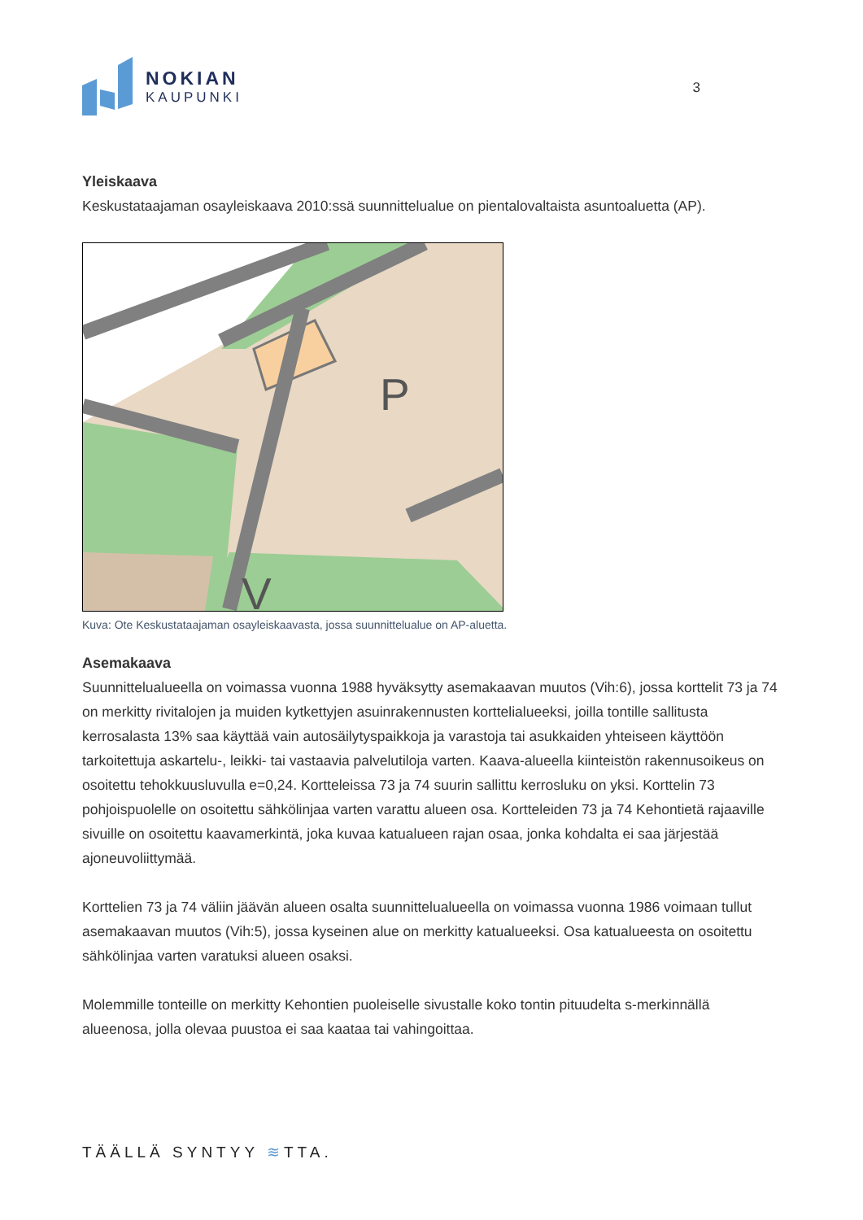NOKIAN
KAUPUNKI
3
Yleiskaava
Keskustataajaman osayleiskaava 2010:ssä suunnittelualue on pientalovaltaista asuntoaluetta (AP).
P
V
Kuva: Ote Keskustataajaman osayleiskaavasta, jossa suunnittelualue on AP-aluetta.
Asemakaava
Suunnittelualueella on voimassa vuonna 1988 hyväksytty asemakaavan muutos (Vih:6), jossa korttelit 73 ja 74 on merkitty rivitalojen ja muiden kytkettyjen asuinrakennusten korttelialueeksi, joilla tontille sallitusta kerrosalasta 13% saa käyttää vain autosäilytyspaikkoja ja varastoja tai asukkaiden yhteiseen käyttöön tarkoitettuja askartelu-, leikki- tai vastaavia palvelutiloja varten. Kaava-alueella kiinteistön rakennusoikeus on osoitettu tehokkuusluvulla e=0,24. Kortteleissa 73 ja 74 suurin sallittu kerrosluku on yksi. Korttelin 73 pohjoispuolelle on osoitettu sähkölinjaa varten varattu alueen osa. Kortteleiden 73 ja 74 Kehontietä rajaaville sivuille on osoitettu kaavamerkintä, joka kuvaa katualueen rajan osaa, jonka kohdalta ei saa järjestää ajoneuvoliittymää.
Korttelien 73 ja 74 väliin jäävän alueen osalta suunnittelualueella on voimassa vuonna 1986 voimaan tullut asemakaavan muutos (Vih:5), jossa kyseinen alue on merkitty katualueeksi. Osa katualueesta on osoitettu sähkölinjaa varten varatuksi alueen osaksi.
Molemmille tonteille on merkitty Kehontien puoleiselle sivustalle koko tontin pituudelta s-merkinnällä alueenosa, jolla olevaa puustoa ei saa kaataa tai vahingoittaa.
TÄÄLLÄ SYNTYY ≋TTA.